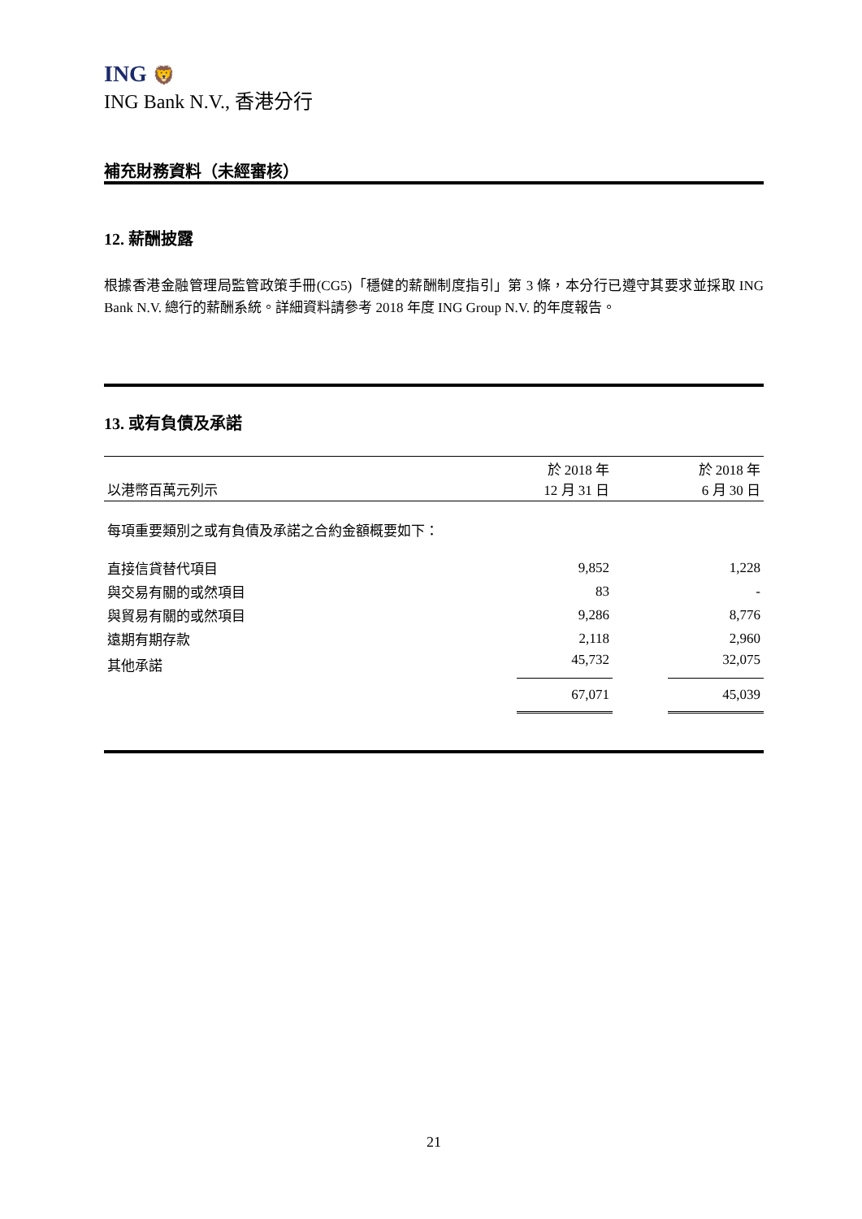ING 🦁
ING Bank N.V., 香港分行
補充財務資料（未經審核）
12. 薪酬披露
根據香港金融管理局監管政策手冊(CG5)「穩健的薪酬制度指引」第 3 條，本分行已遵守其要求並採取 ING Bank N.V. 總行的薪酬系統。詳細資料請參考 2018 年度 ING Group N.V. 的年度報告。
13. 或有負債及承諾
| 以港幣百萬元列示 | 於 2018 年 12 月 31 日 | | 於 2018 年 6 月 30 日 |
| 每項重要類別之或有負債及承諾之合約金額概要如下： | | | |
| 直接信貸替代項目 | 9,852 | | 1,228 |
| 與交易有關的或然項目 | 83 | | - |
| 與貿易有關的或然項目 | 9,286 | | 8,776 |
| 遠期有期存款 | 2,118 | | 2,960 |
| 其他承諾 | 45,732 | | 32,075 |
| | 67,071 | | 45,039 |
21